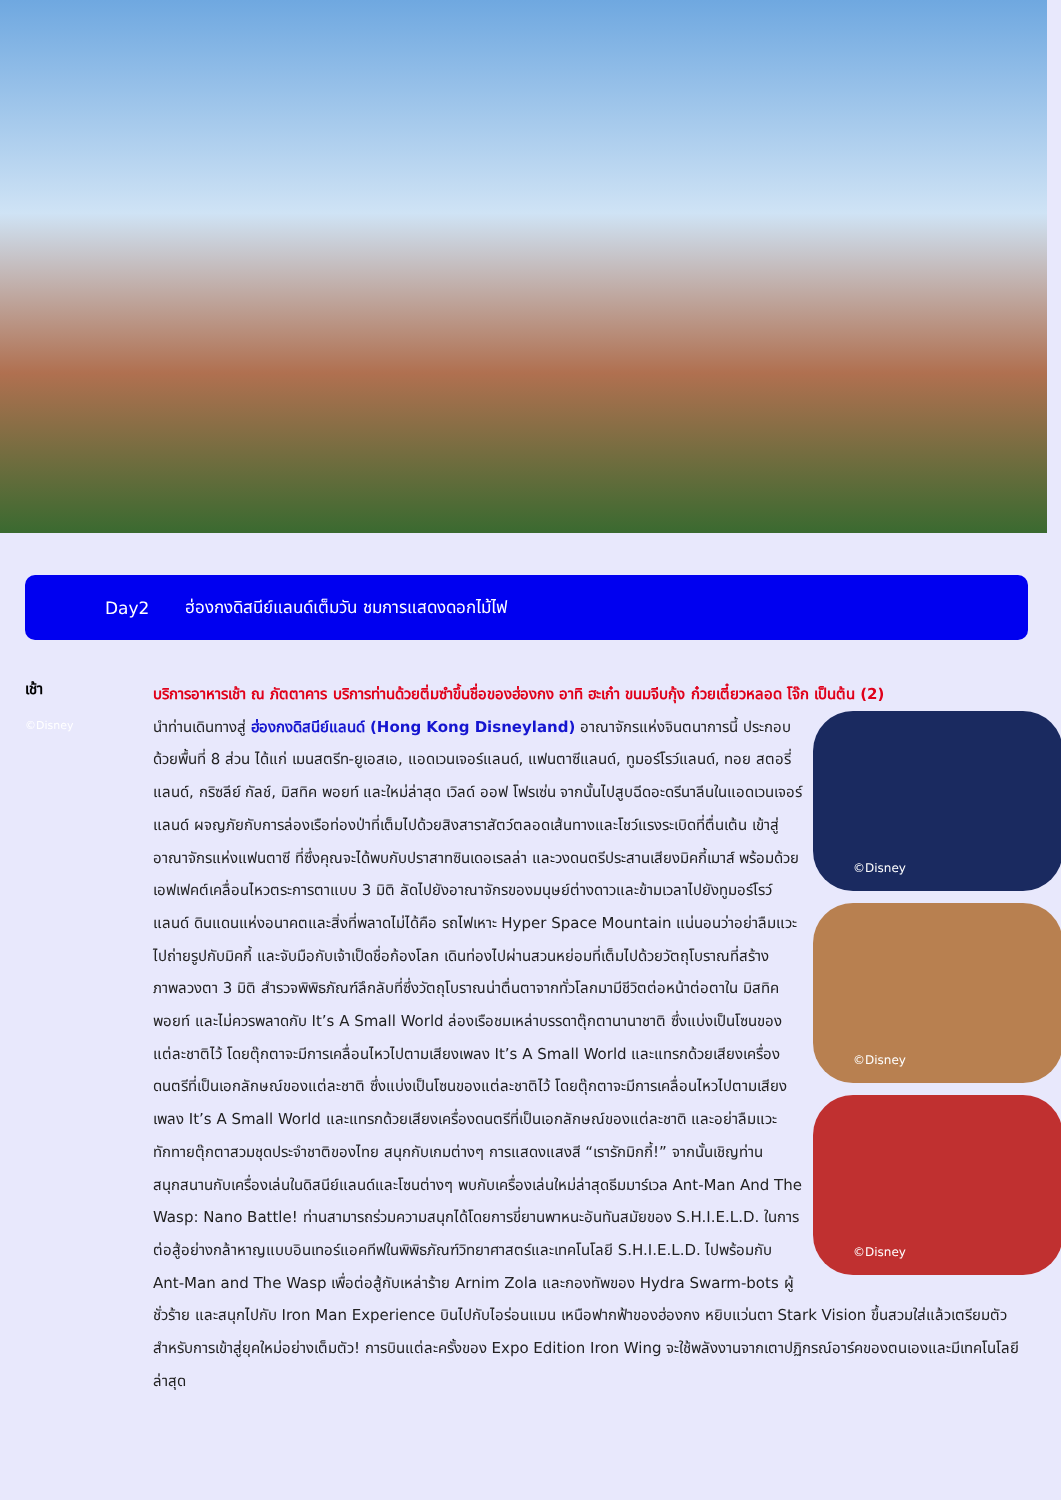Day2 ฮ่องกงดิสนีย์แลนด์เต็มวัน ชมการแสดงดอกไม้ไฟ
เช้า
©Disney
บริการอาหารเช้า ณ ภัตตาคาร บริการท่านด้วยติ่มซำขึ้นชื่อของฮ่องกง อาทิ ฮะเก๋า ขนมจีบกุ้ง ก๋วยเตี๋ยวหลอด โจ๊ก เป็นต้น (2)
©Disney
©Disney
©Disney
นำท่านเดินทางสู่ ฮ่องกงดิสนีย์แลนด์ (Hong Kong Disneyland) อาณาจักรแห่งจินตนาการนี้ ประกอบด้วยพื้นที่ 8 ส่วน ได้แก่ เมนสตรีท-ยูเอสเอ, แอดเวนเจอร์แลนด์, แฟนตาซีแลนด์, ทูมอร์โรว์แลนด์, ทอย สตอรี่ แลนด์, กริซลีย์ กัลช์, มิสทิค พอยท์ และใหม่ล่าสุด เวิลด์ ออฟ โฟรเซ่น จากนั้นไปสูบฉีดอะดรีนาลีนในแอดเวนเจอร์แลนด์ ผจญภัยกับการล่องเรือท่องป่าที่เต็มไปด้วยสิงสาราสัตว์ตลอดเส้นทางและโชว์แรงระเบิดที่ตื่นเต้น เข้าสู่อาณาจักรแห่งแฟนตาซี ที่ซึ่งคุณจะได้พบกับปราสาทซินเดอเรลล่า และวงดนตรีประสานเสียงมิคกี้เมาส์ พร้อมด้วยเอฟเฟคต์เคลื่อนไหวตระการตาแบบ 3 มิติ ลัดไปยังอาณาจักรของมนุษย์ต่างดาวและข้ามเวลาไปยังทูมอร์โรว์แลนด์ ดินแดนแห่งอนาคตและสิ่งที่พลาดไม่ได้คือ รถไฟเหาะ Hyper Space Mountain แน่นอนว่าอย่าลืมแวะไปถ่ายรูปกับมิคกี้ และจับมือกับเจ้าเป็ดชื่อก้องโลก เดินท่องไปผ่านสวนหย่อมที่เต็มไปด้วยวัตถุโบราณที่สร้างภาพลวงตา 3 มิติ สำรวจพิพิธภัณฑ์ลึกลับที่ซึ่งวัตถุโบราณน่าตื่นตาจากทั่วโลกมามีชีวิตต่อหน้าต่อตาใน มิสทิค พอยท์ และไม่ควรพลาดกับ It’s A Small World ล่องเรือชมเหล่าบรรดาตุ๊กตานานาชาติ ซึ่งแบ่งเป็นโซนของแต่ละชาติไว้ โดยตุ๊กตาจะมีการเคลื่อนไหวไปตามเสียงเพลง It’s A Small World และแทรกด้วยเสียงเครื่องดนตรีที่เป็นเอกลักษณ์ของแต่ละชาติ ซึ่งแบ่งเป็นโซนของแต่ละชาติไว้ โดยตุ๊กตาจะมีการเคลื่อนไหวไปตามเสียงเพลง It’s A Small World และแทรกด้วยเสียงเครื่องดนตรีที่เป็นเอกลักษณ์ของแต่ละชาติ และอย่าลืมแวะทักทายตุ๊กตาสวมชุดประจำชาติของไทย สนุกกับเกมต่างๆ การแสดงแสงสี “เรารักมิกกี้!” จากนั้นเชิญท่านสนุกสนานกับเครื่องเล่นในดิสนีย์แลนด์และโซนต่างๆ พบกับเครื่องเล่นใหม่ล่าสุดธีมมาร์เวล Ant-Man And The Wasp: Nano Battle! ท่านสามารถร่วมความสนุกได้โดยการขี่ยานพาหนะอันทันสมัยของ S.H.I.E.L.D. ในการต่อสู้อย่างกล้าหาญแบบอินเทอร์แอคทีฟในพิพิธภัณฑ์วิทยาศาสตร์และเทคโนโลยี S.H.I.E.L.D. ไปพร้อมกับ Ant-Man and The Wasp เพื่อต่อสู้กับเหล่าร้าย Arnim Zola และกองทัพของ Hydra Swarm-bots ผู้ชั่วร้าย และสนุกไปกับ Iron Man Experience บินไปกับไอร่อนแมน เหนือฟากฟ้าของฮ่องกง หยิบแว่นตา Stark Vision ขึ้นสวมใส่แล้วเตรียมตัวสำหรับการเข้าสู่ยุคใหม่อย่างเต็มตัว! การบินแต่ละครั้งของ Expo Edition Iron Wing จะใช้พลังงานจากเตาปฏิกรณ์อาร์คของตนเองและมีเทคโนโลยีล่าสุด